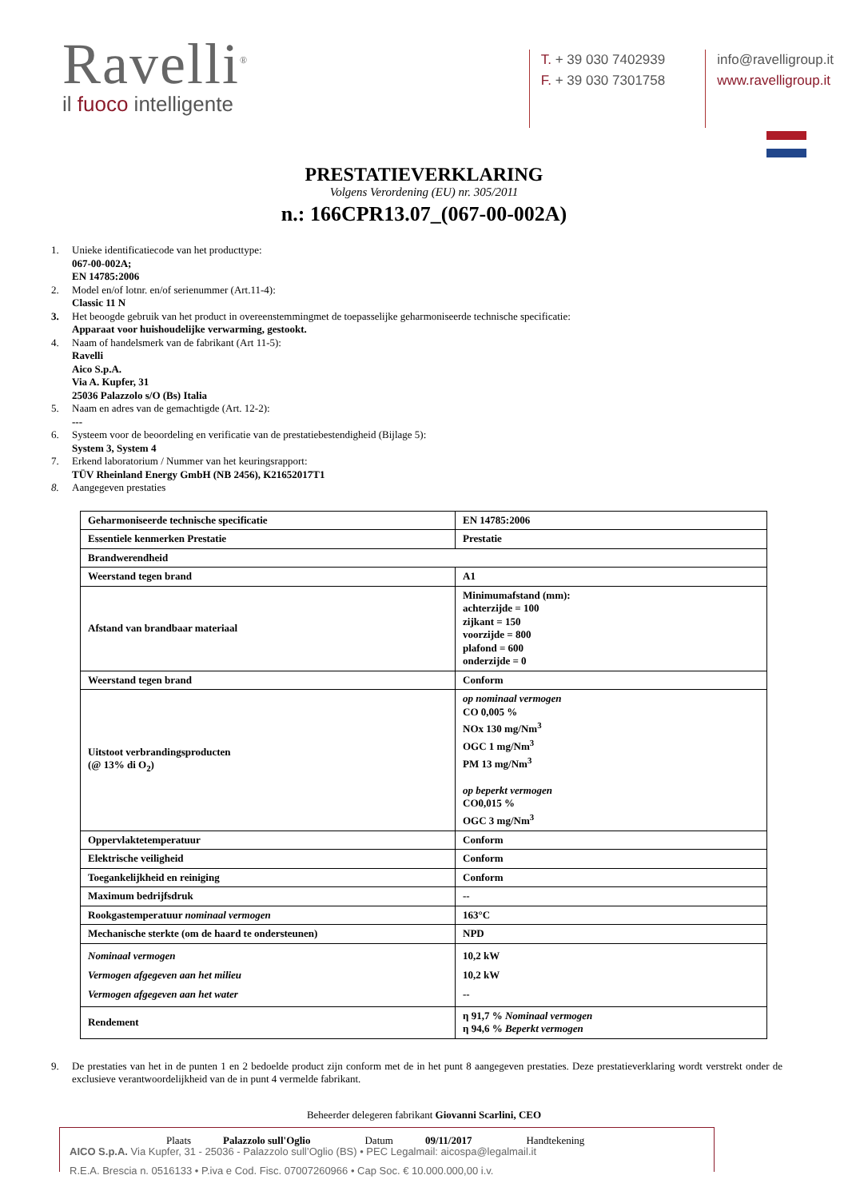Ravelli<sup>®</sup>
il fuoco intelligente
T. + 39 030 7402939
F. + 39 030 7301758
info@ravelligroup.it
www.ravelligroup.it
PRESTATIEVERKLARING
Volgens Verordening (EU) nr. 305/2011
n.: 166CPR13.07_(067-00-002A)
1. Unieke identificatiecode van het producttype:
067-00-002A;
EN 14785:2006
2. Model en/of lotnr. en/of serienummer (Art.11-4):
Classic 11 N
3. Het beoogde gebruik van het product in overeenstemmingmet de toepasselijke geharmoniseerde technische specificatie:
Apparaat voor huishoudelijke verwarming, gestookt.
4. Naam of handelsmerk van de fabrikant (Art 11-5):
Ravelli
Aico S.p.A.
Via A. Kupfer, 31
25036 Palazzolo s/O (Bs) Italia
5. Naam en adres van de gemachtigde (Art. 12-2):
---
6. Systeem voor de beoordeling en verificatie van de prestatiebestendigheid (Bijlage 5):
System 3, System 4
7. Erkend laboratorium / Nummer van het keuringsrapport:
TÜV Rheinland Energy GmbH (NB 2456), K21652017T1
8. Aangegeven prestaties
| Geharmoniseerde technische specificatie | EN 14785:2006 |
| Essentiele kenmerken Prestatie | Prestatie |
| Brandwerendheid | |
| Weerstand tegen brand | A1 |
| Afstand van brandbaar materiaal | Minimumafstand (mm): achterzijde = 100 zijkant = 150 voorzijde = 800 plafond = 600 onderzijde = 0 |
| Weerstand tegen brand | Conform |
| Uitstoot verbrandingsproducten (@ 13% di O<sub>2</sub>) | op nominaal vermogen CO 0,005 % NOx 130 mg/Nm<sup>3</sup> OGC 1 mg/Nm<sup>3</sup> PM 13 mg/Nm<sup>3</sup> op beperkt vermogen CO0,015 % OGC 3 mg/Nm<sup>3</sup> |
| Oppervlaktetemperatuur | Conform |
| Elektrische veiligheid | Conform |
| Toegankelijkheid en reiniging | Conform |
| Maximum bedrijfsdruk | -- |
| Rookgastemperatuur nominaal vermogen | 163°C |
| Mechanische sterkte (om de haard te ondersteunen) | NPD |
| Nominaal vermogen Vermogen afgegeven aan het milieu Vermogen afgegeven aan het water | 10,2 kW 10,2 kW -- |
| Rendement | η 91,7 % Nominaal vermogen η 94,6 % Beperkt vermogen |
9. De prestaties van het in de punten 1 en 2 bedoelde product zijn conform met de in het punt 8 aangegeven prestaties. Deze prestatieverklaring wordt verstrekt onder de exclusieve verantwoordelijkheid van de in punt 4 vermelde fabrikant.
Beheerder delegeren fabrikant Giovanni Scarlini, CEO
Plaats Palazzolo sull'Oglio Datum 09/11/2017 Handtekening
AICO S.p.A. Via Kupfer, 31 - 25036 - Palazzolo sull’Oglio (BS) • PEC Legalmail: aicospa@legalmail.it
R.E.A. Brescia n. 0516133 • P.iva e Cod. Fisc. 07007260966 • Cap Soc. € 10.000.000,00 i.v.